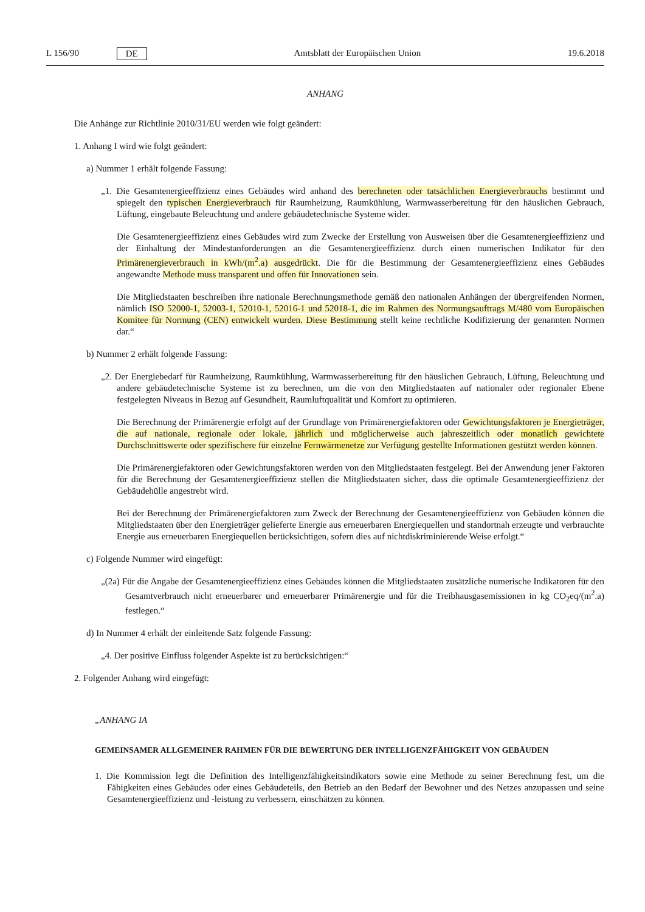L 156/90 DE Amtsblatt der Europäischen Union 19.6.2018
ANHANG
Die Anhänge zur Richtlinie 2010/31/EU werden wie folgt geändert:
1. Anhang I wird wie folgt geändert:
a) Nummer 1 erhält folgende Fassung:
„1. Die Gesamtenergieeffizienz eines Gebäudes wird anhand des berechneten oder tatsächlichen Energieverbrauchs bestimmt und spiegelt den typischen Energieverbrauch für Raumheizung, Raumkühlung, Warmwasserbereitung für den häuslichen Gebrauch, Lüftung, eingebaute Beleuchtung und andere gebäudetechnische Systeme wider.
Die Gesamtenergieeffizienz eines Gebäudes wird zum Zwecke der Erstellung von Ausweisen über die Gesamtenergieeffizienz und der Einhaltung der Mindestanforderungen an die Gesamtenergieeffizienz durch einen numerischen Indikator für den Primärenergieverbrauch in kWh/(m<sup>2</sup>.a) ausgedrückt. Die für die Bestimmung der Gesamtenergieeffizienz eines Gebäudes angewandte Methode muss transparent und offen für Innovationen sein.
Die Mitgliedstaaten beschreiben ihre nationale Berechnungsmethode gemäß den nationalen Anhängen der übergreifenden Normen, nämlich ISO 52000-1, 52003-1, 52010-1, 52016-1 und 52018-1, die im Rahmen des Normungsauftrags M/480 vom Europäischen Komitee für Normung (CEN) entwickelt wurden. Diese Bestimmung stellt keine rechtliche Kodifizierung der genannten Normen dar.“
b) Nummer 2 erhält folgende Fassung:
„2. Der Energiebedarf für Raumheizung, Raumkühlung, Warmwasserbereitung für den häuslichen Gebrauch, Lüftung, Beleuchtung und andere gebäudetechnische Systeme ist zu berechnen, um die von den Mitgliedstaaten auf nationaler oder regionaler Ebene festgelegten Niveaus in Bezug auf Gesundheit, Raumluftqualität und Komfort zu optimieren.
Die Berechnung der Primärenergie erfolgt auf der Grundlage von Primärenergiefaktoren oder Gewichtungsfaktoren je Energieträger, die auf nationale, regionale oder lokale, jährlich und möglicherweise auch jahreszeitlich oder monatlich gewichtete Durchschnittswerte oder spezifischere für einzelne Fernwärmenetze zur Verfügung gestellte Informationen gestützt werden können.
Die Primärenergiefaktoren oder Gewichtungsfaktoren werden von den Mitgliedstaaten festgelegt. Bei der Anwendung jener Faktoren für die Berechnung der Gesamtenergieeffizienz stellen die Mitgliedstaaten sicher, dass die optimale Gesamtenergieeffizienz der Gebäudehülle angestrebt wird.
Bei der Berechnung der Primärenergiefaktoren zum Zweck der Berechnung der Gesamtenergieeffizienz von Gebäuden können die Mitgliedstaaten über den Energieträger gelieferte Energie aus erneuerbaren Energiequellen und standortnah erzeugte und verbrauchte Energie aus erneuerbaren Energiequellen berücksichtigen, sofern dies auf nichtdiskriminierende Weise erfolgt.“
c) Folgende Nummer wird eingefügt:
„(2a) Für die Angabe der Gesamtenergieeffizienz eines Gebäudes können die Mitgliedstaaten zusätzliche numerische Indikatoren für den Gesamtverbrauch nicht erneuerbarer und erneuerbarer Primärenergie und für die Treibhausgasemissionen in kg CO<sub>2</sub>eq/(m<sup>2</sup>.a) festlegen.“
d) In Nummer 4 erhält der einleitende Satz folgende Fassung:
„4. Der positive Einfluss folgender Aspekte ist zu berücksichtigen:“
2. Folgender Anhang wird eingefügt:
„ANHANG IA
GEMEINSAMER ALLGEMEINER RAHMEN FÜR DIE BEWERTUNG DER INTELLIGENZFÄHIGKEIT VON GEBÄUDEN
1. Die Kommission legt die Definition des Intelligenzfähigkeitsindikators sowie eine Methode zu seiner Berechnung fest, um die Fähigkeiten eines Gebäudes oder eines Gebäudeteils, den Betrieb an den Bedarf der Bewohner und des Netzes anzupassen und seine Gesamtenergieeffizienz und -leistung zu verbessern, einschätzen zu können.